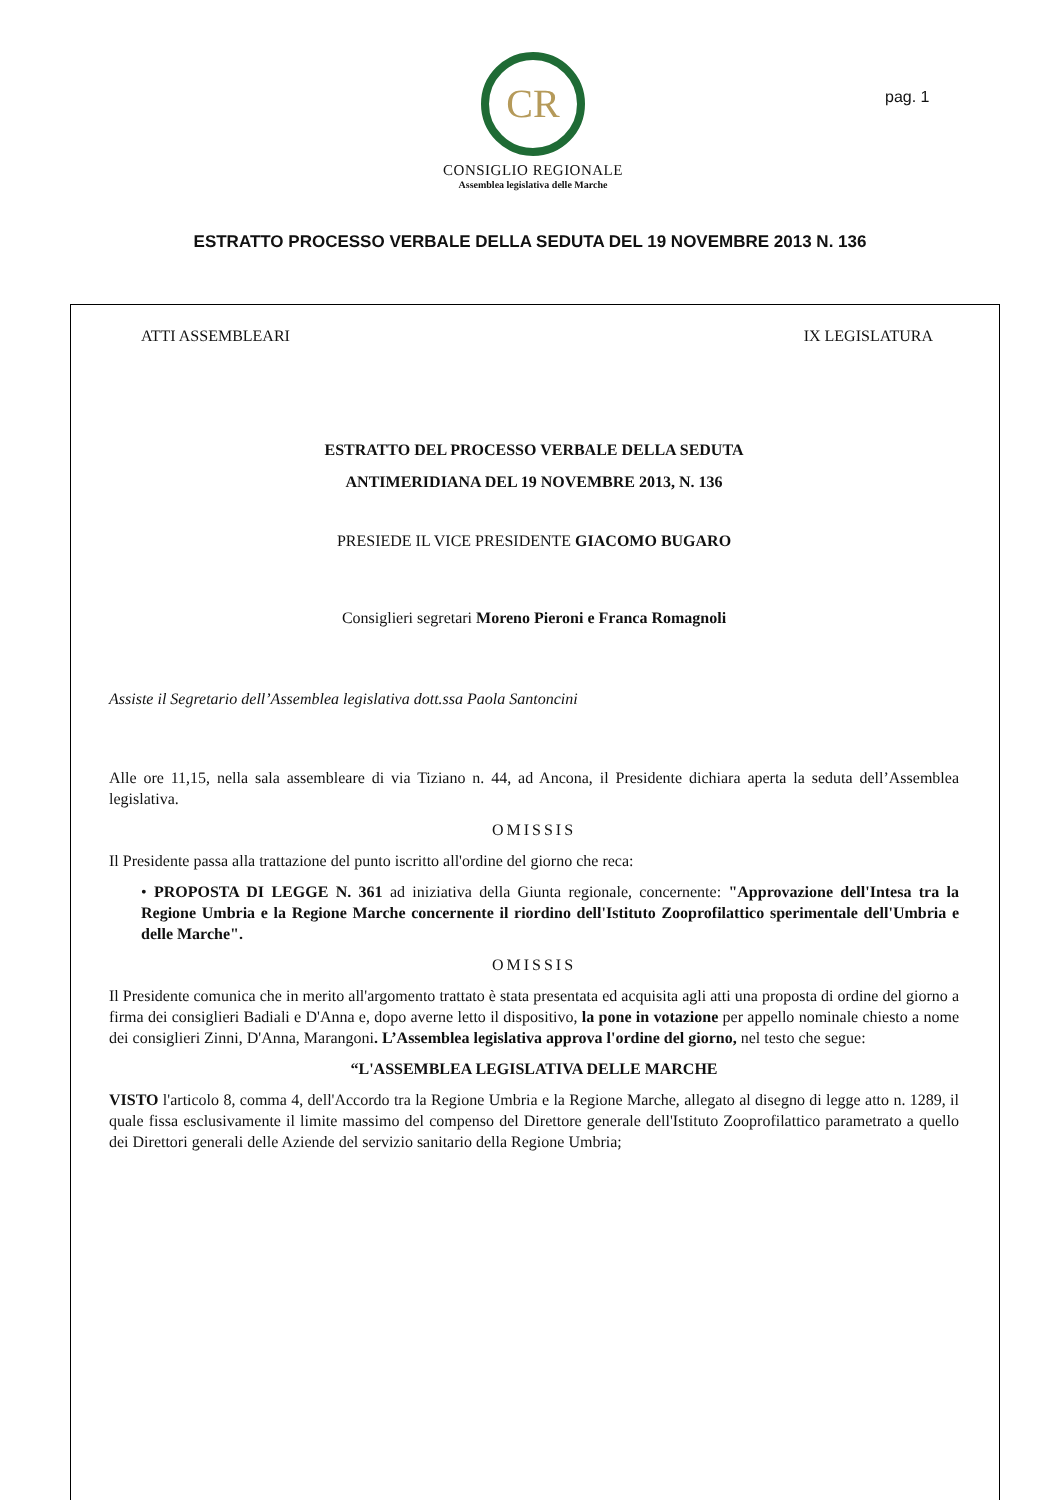CR
CONSIGLIO REGIONALE
Assemblea legislativa delle Marche
pag. 1
ESTRATTO PROCESSO VERBALE DELLA SEDUTA DEL 19 NOVEMBRE 2013 N. 136
ATTI ASSEMBLEARI IX LEGISLATURA
ESTRATTO DEL PROCESSO VERBALE DELLA SEDUTA
ANTIMERIDIANA DEL 19 NOVEMBRE 2013, N. 136
PRESIEDE IL VICE PRESIDENTE GIACOMO BUGARO
Consiglieri segretari Moreno Pieroni e Franca Romagnoli
Assiste il Segretario dell’Assemblea legislativa dott.ssa Paola Santoncini
Alle ore 11,15, nella sala assembleare di via Tiziano n. 44, ad Ancona, il Presidente dichiara aperta la seduta dell’Assemblea legislativa.
OMISSIS
Il Presidente passa alla trattazione del punto iscritto all'ordine del giorno che reca:
• PROPOSTA DI LEGGE N. 361 ad iniziativa della Giunta regionale, concernente: "Approvazione dell'Intesa tra la Regione Umbria e la Regione Marche concernente il riordino dell'Istituto Zooprofilattico sperimentale dell'Umbria e delle Marche".
OMISSIS
Il Presidente comunica che in merito all'argomento trattato è stata presentata ed acquisita agli atti una proposta di ordine del giorno a firma dei consiglieri Badiali e D'Anna e, dopo averne letto il dispositivo, la pone in votazione per appello nominale chiesto a nome dei consiglieri Zinni, D'Anna, Marangoni. L’Assemblea legislativa approva l'ordine del giorno, nel testo che segue:
“L'ASSEMBLEA LEGISLATIVA DELLE MARCHE
VISTO l'articolo 8, comma 4, dell'Accordo tra la Regione Umbria e la Regione Marche, allegato al disegno di legge atto n. 1289, il quale fissa esclusivamente il limite massimo del compenso del Direttore generale dell'Istituto Zooprofilattico parametrato a quello dei Direttori generali delle Aziende del servizio sanitario della Regione Umbria;